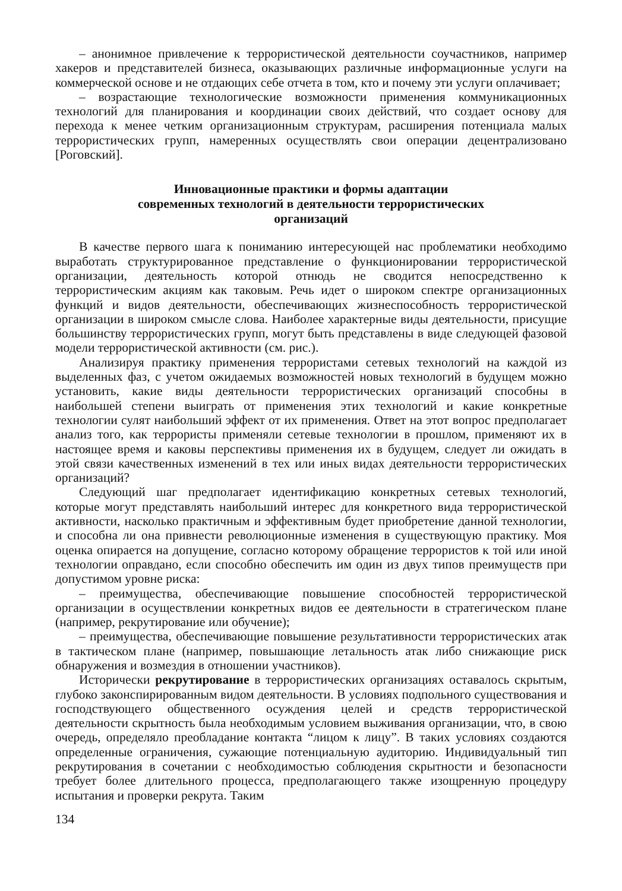– анонимное привлечение к террористической деятельности соучастников, например хакеров и представителей бизнеса, оказывающих различные информационные услуги на коммерческой основе и не отдающих себе отчета в том, кто и почему эти услуги оплачивает;
– возрастающие технологические возможности применения коммуникационных технологий для планирования и координации своих действий, что создает основу для перехода к менее четким организационным структурам, расширения потенциала малых террористических групп, намеренных осуществлять свои операции децентрализовано [Роговский].
Инновационные практики и формы адаптации
современных технологий в деятельности террористических
организаций
В качестве первого шага к пониманию интересующей нас проблематики необходимо выработать структурированное представление о функционировании террористической организации, деятельность которой отнюдь не сводится непосредственно к террористическим акциям как таковым. Речь идет о широком спектре организационных функций и видов деятельности, обеспечивающих жизнеспособность террористической организации в широком смысле слова. Наиболее характерные виды деятельности, присущие большинству террористических групп, могут быть представлены в виде следующей фазовой модели террористической активности (см. рис.).
Анализируя практику применения террористами сетевых технологий на каждой из выделенных фаз, с учетом ожидаемых возможностей новых технологий в будущем можно установить, какие виды деятельности террористических организаций способны в наибольшей степени выиграть от применения этих технологий и какие конкретные технологии сулят наибольший эффект от их применения. Ответ на этот вопрос предполагает анализ того, как террористы применяли сетевые технологии в прошлом, применяют их в настоящее время и каковы перспективы применения их в будущем, следует ли ожидать в этой связи качественных изменений в тех или иных видах деятельности террористических организаций?
Следующий шаг предполагает идентификацию конкретных сетевых технологий, которые могут представлять наибольший интерес для конкретного вида террористической активности, насколько практичным и эффективным будет приобретение данной технологии, и способна ли она привнести революционные изменения в существующую практику. Моя оценка опирается на допущение, согласно которому обращение террористов к той или иной технологии оправдано, если способно обеспечить им один из двух типов преимуществ при допустимом уровне риска:
– преимущества, обеспечивающие повышение способностей террористической организации в осуществлении конкретных видов ее деятельности в стратегическом плане (например, рекрутирование или обучение);
– преимущества, обеспечивающие повышение результативности террористических атак в тактическом плане (например, повышающие летальность атак либо снижающие риск обнаружения и возмездия в отношении участников).
Исторически рекрутирование в террористических организациях оставалось скрытым, глубоко законспирированным видом деятельности. В условиях подпольного существования и господствующего общественного осуждения целей и средств террористической деятельности скрытность была необходимым условием выживания организации, что, в свою очередь, определяло преобладание контакта “лицом к лицу”. В таких условиях создаются определенные ограничения, сужающие потенциальную аудиторию. Индивидуальный тип рекрутирования в сочетании с необходимостью соблюдения скрытности и безопасности требует более длительного процесса, предполагающего также изощренную процедуру испытания и проверки рекрута. Таким
134